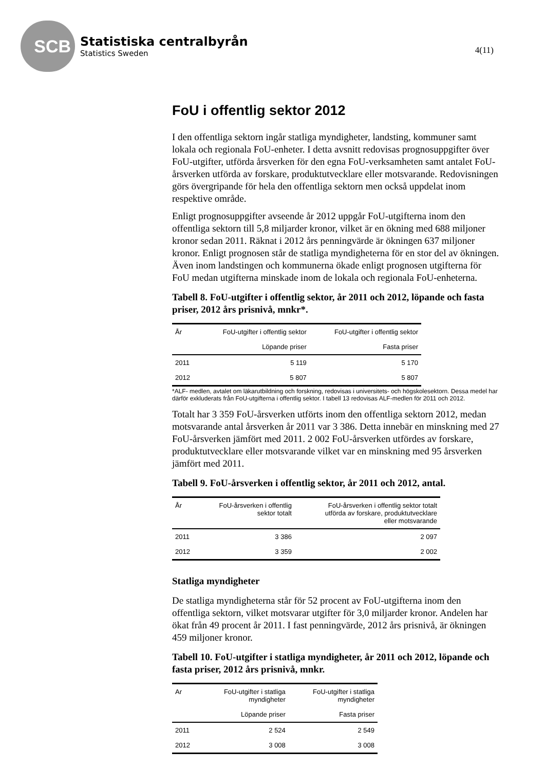SCB
Statistiska centralbyrån
Statistics Sweden
4(11)
FoU i offentlig sektor 2012
I den offentliga sektorn ingår statliga myndigheter, landsting, kommuner samt lokala och regionala FoU-enheter. I detta avsnitt redovisas prognosuppgifter över FoU-utgifter, utförda årsverken för den egna FoU-verksamheten samt antalet FoU-årsverken utförda av forskare, produktutvecklare eller motsvarande. Redovisningen görs övergripande för hela den offentliga sektorn men också uppdelat inom respektive område.
Enligt prognosuppgifter avseende år 2012 uppgår FoU-utgifterna inom den offentliga sektorn till 5,8 miljarder kronor, vilket är en ökning med 688 miljoner kronor sedan 2011. Räknat i 2012 års penningvärde är ökningen 637 miljoner kronor. Enligt prognosen står de statliga myndigheterna för en stor del av ökningen. Även inom landstingen och kommunerna ökade enligt prognosen utgifterna för FoU medan utgifterna minskade inom de lokala och regionala FoU-enheterna.
Tabell 8. FoU-utgifter i offentlig sektor, år 2011 och 2012, löpande och fasta priser, 2012 års prisnivå, mnkr*.
| År | FoU-utgifter i offentlig sektor | FoU-utgifter i offentlig sektor |
| --- | --- | --- |
| | Löpande priser | Fasta priser |
| 2011 | 5 119 | 5 170 |
| 2012 | 5 807 | 5 807 |
*ALF- medlen, avtalet om läkarutbildning och forskning, redovisas i universitets- och högskolesektorn. Dessa medel har därför exkluderats från FoU-utgifterna i offentlig sektor. I tabell 13 redovisas ALF-medlen för 2011 och 2012.
Totalt har 3 359 FoU-årsverken utförts inom den offentliga sektorn 2012, medan motsvarande antal årsverken år 2011 var 3 386. Detta innebär en minskning med 27 FoU-årsverken jämfört med 2011. 2 002 FoU-årsverken utfördes av forskare, produktutvecklare eller motsvarande vilket var en minskning med 95 årsverken jämfört med 2011.
Tabell 9. FoU-årsverken i offentlig sektor, år 2011 och 2012, antal.
| År | FoU-årsverken i offentlig sektor totalt | FoU-årsverken i offentlig sektor totalt utförda av forskare, produktutvecklare eller motsvarande |
| --- | --- | --- |
| 2011 | 3 386 | 2 097 |
| 2012 | 3 359 | 2 002 |
Statliga myndigheter
De statliga myndigheterna står för 52 procent av FoU-utgifterna inom den offentliga sektorn, vilket motsvarar utgifter för 3,0 miljarder kronor. Andelen har ökat från 49 procent år 2011. I fast penningvärde, 2012 års prisnivå, är ökningen 459 miljoner kronor.
Tabell 10. FoU-utgifter i statliga myndigheter, år 2011 och 2012, löpande och fasta priser, 2012 års prisnivå, mnkr.
| Ar | FoU-utgifter i statliga myndigheter | FoU-utgifter i statliga myndigheter |
| --- | --- | --- |
| | Löpande priser | Fasta priser |
| 2011 | 2 524 | 2 549 |
| 2012 | 3 008 | 3 008 |